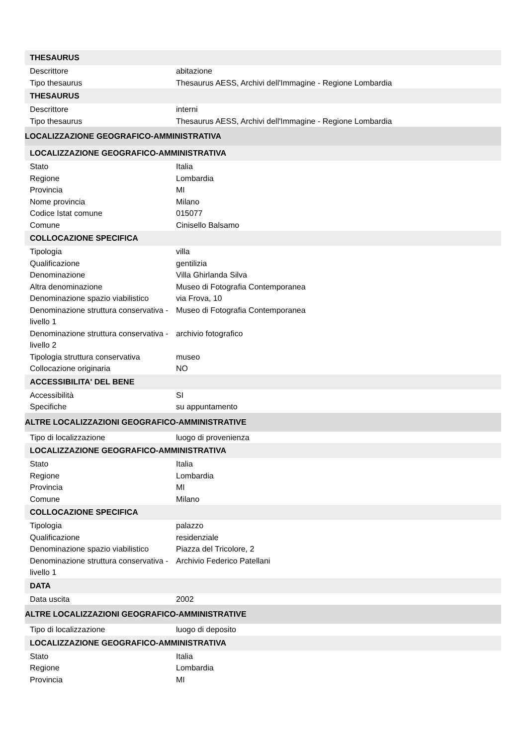| THESAURUS | |
| Descrittore | abitazione |
| Tipo thesaurus | Thesaurus AESS, Archivi dell'Immagine - Regione Lombardia |
| THESAURUS | |
| Descrittore | interni |
| Tipo thesaurus | Thesaurus AESS, Archivi dell'Immagine - Regione Lombardia |
| LOCALIZZAZIONE GEOGRAFICO-AMMINISTRATIVA | |
| LOCALIZZAZIONE GEOGRAFICO-AMMINISTRATIVA | |
| Stato | Italia |
| Regione | Lombardia |
| Provincia | MI |
| Nome provincia | Milano |
| Codice Istat comune | 015077 |
| Comune | Cinisello Balsamo |
| COLLOCAZIONE SPECIFICA | |
| Tipologia | villa |
| Qualificazione | gentilizia |
| Denominazione | Villa Ghirlanda Silva |
| Altra denominazione | Museo di Fotografia Contemporanea |
| Denominazione spazio viabilistico | via Frova, 10 |
| Denominazione struttura conservativa - livello 1 | Museo di Fotografia Contemporanea |
| Denominazione struttura conservativa - livello 2 | archivio fotografico |
| Tipologia struttura conservativa | museo |
| Collocazione originaria | NO |
| ACCESSIBILITA' DEL BENE | |
| Accessibilità | SI |
| Specifiche | su appuntamento |
| ALTRE LOCALIZZAZIONI GEOGRAFICO-AMMINISTRATIVE | |
| Tipo di localizzazione | luogo di provenienza |
| LOCALIZZAZIONE GEOGRAFICO-AMMINISTRATIVA | |
| Stato | Italia |
| Regione | Lombardia |
| Provincia | MI |
| Comune | Milano |
| COLLOCAZIONE SPECIFICA | |
| Tipologia | palazzo |
| Qualificazione | residenziale |
| Denominazione spazio viabilistico | Piazza del Tricolore, 2 |
| Denominazione struttura conservativa - livello 1 | Archivio Federico Patellani |
| DATA | |
| Data uscita | 2002 |
| ALTRE LOCALIZZAZIONI GEOGRAFICO-AMMINISTRATIVE | |
| Tipo di localizzazione | luogo di deposito |
| LOCALIZZAZIONE GEOGRAFICO-AMMINISTRATIVA | |
| Stato | Italia |
| Regione | Lombardia |
| Provincia | MI |